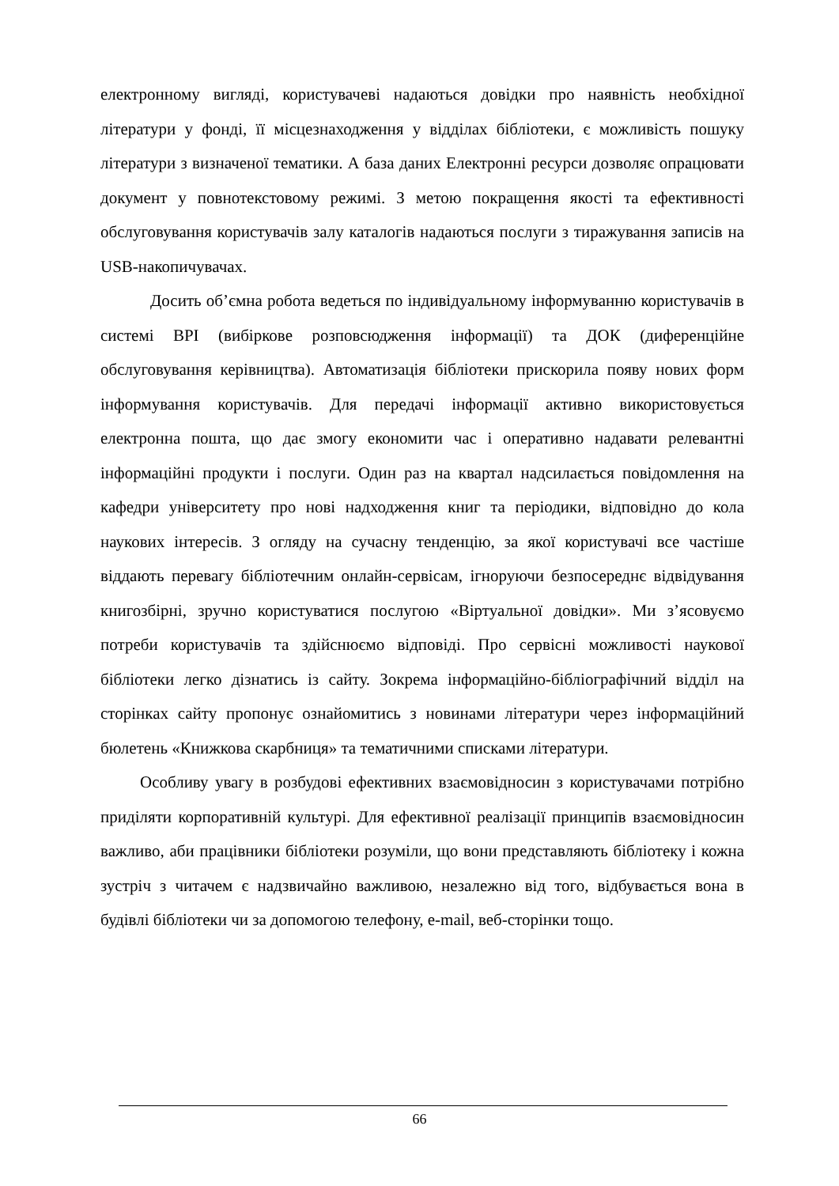електронному вигляді, користувачеві надаються довідки про наявність необхідної літератури у фонді, її місцезнаходження у відділах бібліотеки, є можливість пошуку літератури з визначеної тематики. А база даних Електронні ресурси дозволяє опрацювати документ у повнотекстовому режимі. З метою покращення якості та ефективності обслуговування користувачів залу каталогів надаються послуги з тиражування записів на USB-накопичувачах.
Досить об’ємна робота ведеться по індивідуальному інформуванню користувачів в системі ВРІ (вибіркове розповсюдження інформації) та ДОК (диференційне обслуговування керівництва). Автоматизація бібліотеки прискорила появу нових форм інформування користувачів. Для передачі інформації активно використовується електронна пошта, що дає змогу економити час і оперативно надавати релевантні інформаційні продукти і послуги. Один раз на квартал надсилається повідомлення на кафедри університету про нові надходження книг та періодики, відповідно до кола наукових інтересів. З огляду на сучасну тенденцію, за якої користувачі все частіше віддають перевагу бібліотечним онлайн-сервісам, ігноруючи безпосереднє відвідування книгозбірні, зручно користуватися послугою «Віртуальної довідки». Ми з’ясовуємо потреби користувачів та здійснюємо відповіді. Про сервісні можливості наукової бібліотеки легко дізнатись із сайту. Зокрема інформаційно-бібліографічний відділ на сторінках сайту пропонує ознайомитись з новинами літератури через інформаційний бюлетень «Книжкова скарбниця» та тематичними списками літератури.
Особливу увагу в розбудові ефективних взаємовідносин з користувачами потрібно приділяти корпоративній культурі. Для ефективної реалізації принципів взаємовідносин важливо, аби працівники бібліотеки розуміли, що вони представляють бібліотеку і кожна зустріч з читачем є надзвичайно важливою, незалежно від того, відбувається вона в будівлі бібліотеки чи за допомогою телефону, e-mail, веб-сторінки тощо.
66